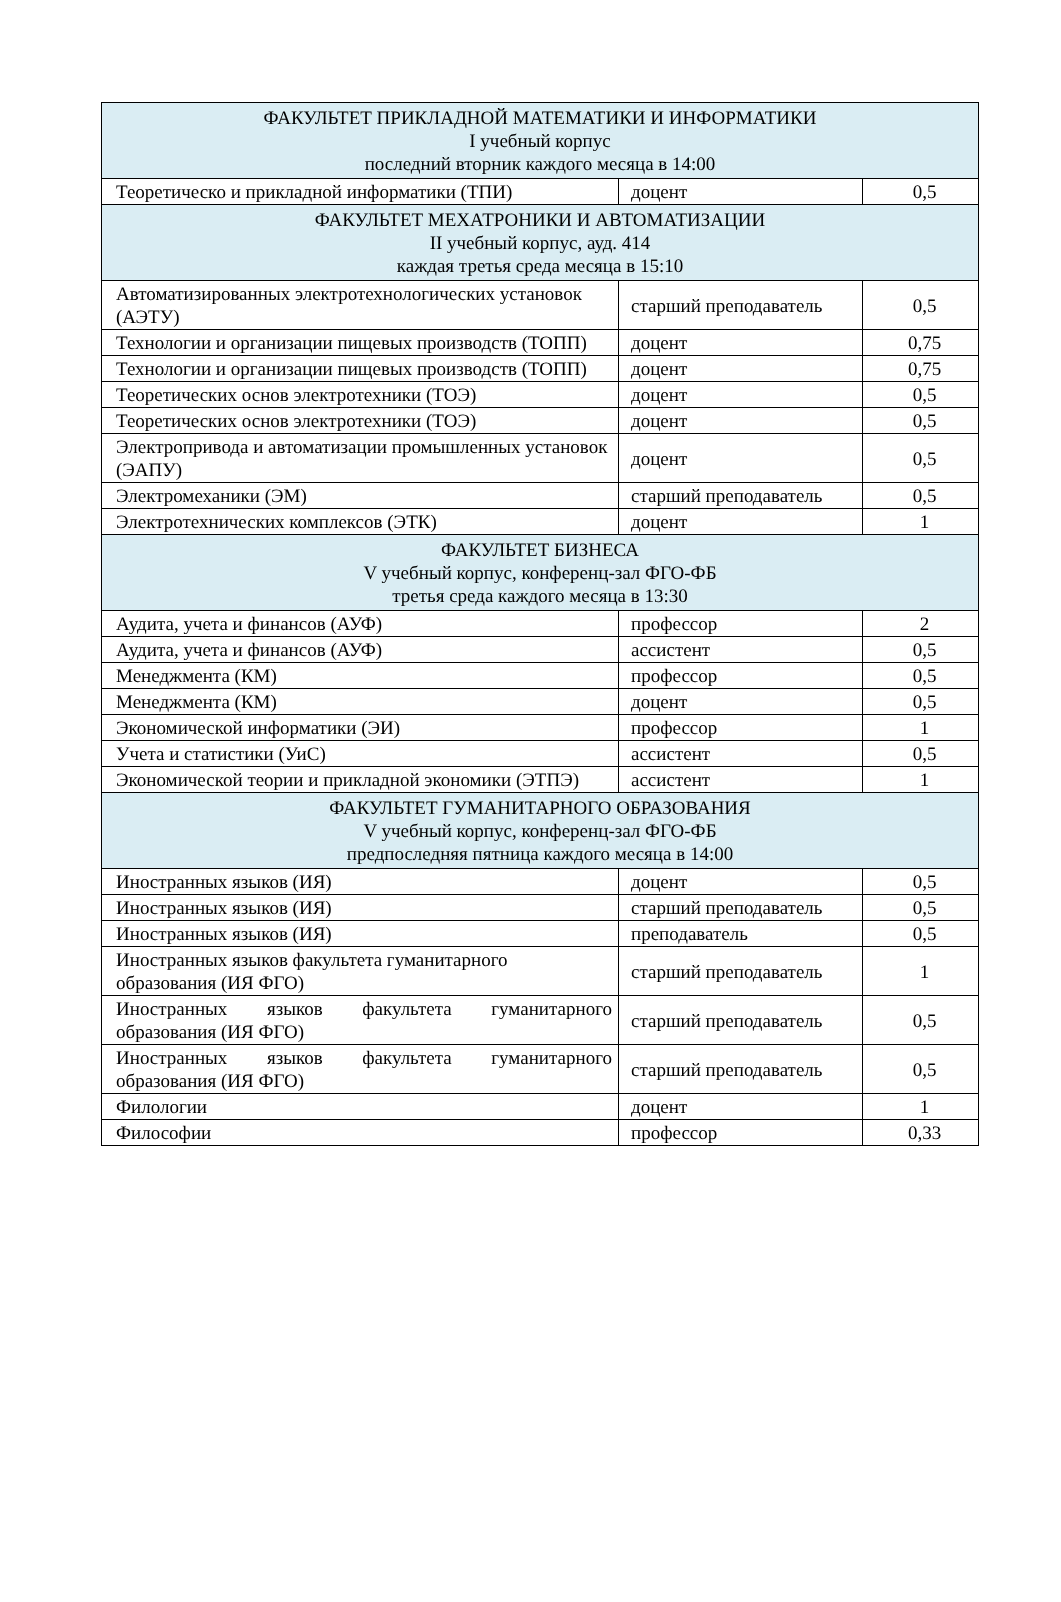| ФАКУЛЬТЕТ ПРИКЛАДНОЙ МАТЕМАТИКИ И ИНФОРМАТИКИ I учебный корпус последний вторник каждого месяца в 14:00 | | |
| Теоретическо и прикладной информатики (ТПИ) | доцент | 0,5 |
| ФАКУЛЬТЕТ МЕХАТРОНИКИ И АВТОМАТИЗАЦИИ II учебный корпус, ауд. 414 каждая третья среда месяца в 15:10 | | |
| Автоматизированных электротехнологических установок (АЭТУ) | старший преподаватель | 0,5 |
| Технологии и организации пищевых производств (ТОПП) | доцент | 0,75 |
| Технологии и организации пищевых производств (ТОПП) | доцент | 0,75 |
| Теоретических основ электротехники (ТОЭ) | доцент | 0,5 |
| Теоретических основ электротехники (ТОЭ) | доцент | 0,5 |
| Электропривода и автоматизации промышленных установок (ЭАПУ) | доцент | 0,5 |
| Электромеханики (ЭМ) | старший преподаватель | 0,5 |
| Электротехнических комплексов (ЭТК) | доцент | 1 |
| ФАКУЛЬТЕТ БИЗНЕСА V учебный корпус, конференц-зал ФГО-ФБ третья среда каждого месяца в 13:30 | | |
| Аудита, учета и финансов (АУФ) | профессор | 2 |
| Аудита, учета и финансов (АУФ) | ассистент | 0,5 |
| Менеджмента (КМ) | профессор | 0,5 |
| Менеджмента (КМ) | доцент | 0,5 |
| Экономической информатики (ЭИ) | профессор | 1 |
| Учета и статистики (УиС) | ассистент | 0,5 |
| Экономической теории и прикладной экономики (ЭТПЭ) | ассистент | 1 |
| ФАКУЛЬТЕТ ГУМАНИТАРНОГО ОБРАЗОВАНИЯ V учебный корпус, конференц-зал ФГО-ФБ предпоследняя пятница каждого месяца в 14:00 | | |
| Иностранных языков (ИЯ) | доцент | 0,5 |
| Иностранных языков (ИЯ) | старший преподаватель | 0,5 |
| Иностранных языков (ИЯ) | преподаватель | 0,5 |
| Иностранных языков факультета гуманитарного образования (ИЯ ФГО) | старший преподаватель | 1 |
| Иностранных языков факультета гуманитарного образования (ИЯ ФГО) | старший преподаватель | 0,5 |
| Иностранных языков факультета гуманитарного образования (ИЯ ФГО) | старший преподаватель | 0,5 |
| Филологии | доцент | 1 |
| Философии | профессор | 0,33 |